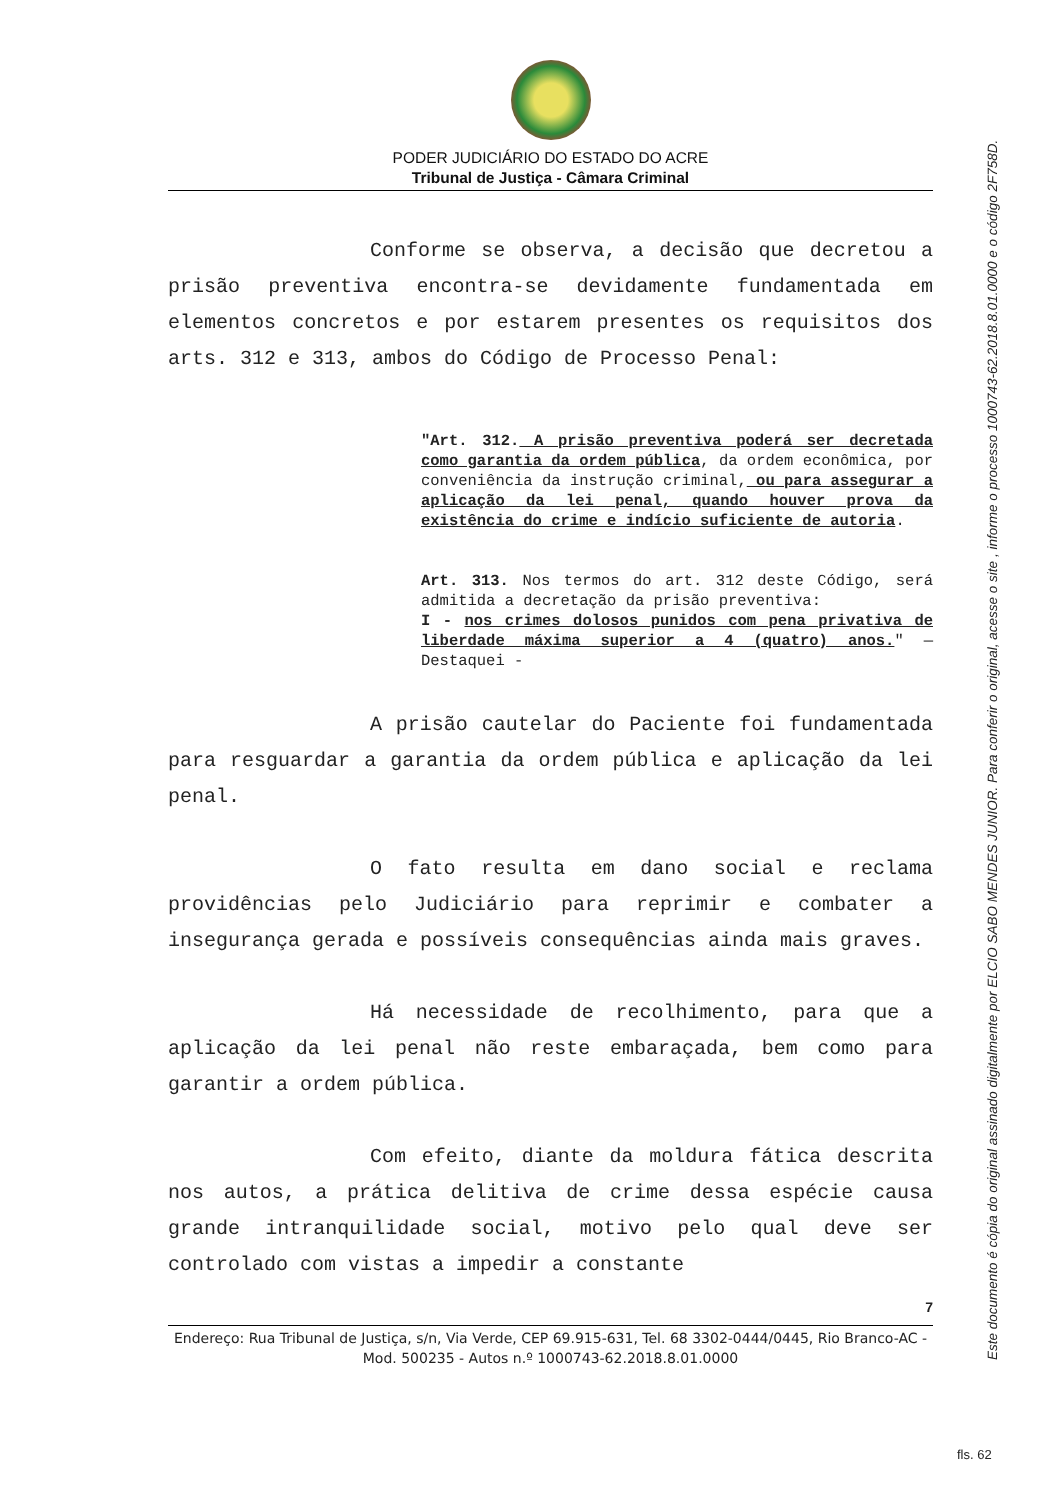PODER JUDICIÁRIO DO ESTADO DO ACRE
Tribunal de Justiça - Câmara Criminal
Conforme se observa, a decisão que decretou a prisão preventiva encontra-se devidamente fundamentada em elementos concretos e por estarem presentes os requisitos dos arts. 312 e 313, ambos do Código de Processo Penal:
"Art. 312. A prisão preventiva poderá ser decretada como garantia da ordem pública, da ordem econômica, por conveniência da instrução criminal, ou para assegurar a aplicação da lei penal, quando houver prova da existência do crime e indício suficiente de autoria.
Art. 313. Nos termos do art. 312 deste Código, será admitida a decretação da prisão preventiva:
I - nos crimes dolosos punidos com pena privativa de liberdade máxima superior a 4 (quatro) anos." — Destaquei -
A prisão cautelar do Paciente foi fundamentada para resguardar a garantia da ordem pública e aplicação da lei penal.
O fato resulta em dano social e reclama providências pelo Judiciário para reprimir e combater a insegurança gerada e possíveis consequências ainda mais graves.
Há necessidade de recolhimento, para que a aplicação da lei penal não reste embaraçada, bem como para garantir a ordem pública.
Com efeito, diante da moldura fática descrita nos autos, a prática delitiva de crime dessa espécie causa grande intranquilidade social, motivo pelo qual deve ser controlado com vistas a impedir a constante
7
Endereço: Rua Tribunal de Justiça, s/n, Via Verde, CEP 69.915-631, Tel. 68 3302-0444/0445, Rio Branco-AC - Mod. 500235 - Autos n.º 1000743-62.2018.8.01.0000
Este documento é cópia do original assinado digitalmente por ELCIO SABO MENDES JUNIOR. Para conferir o original, acesse o site , informe o processo 1000743-62.2018.8.01.0000 e o código 2F758D.
fls. 62